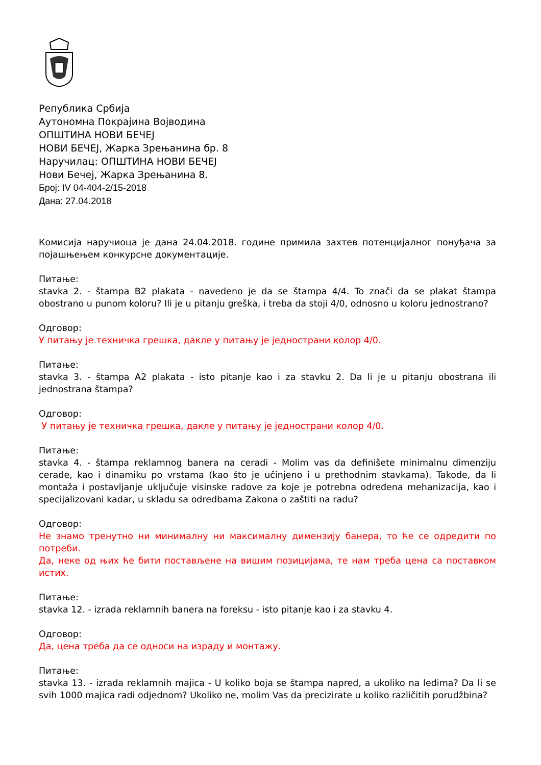Република Србија
Аутономна Покрајина Војводина
ОПШТИНА НОВИ БЕЧЕЈ
НОВИ БЕЧЕЈ, Жарка Зрењанина бр. 8
Наручилац: ОПШТИНА НОВИ БЕЧЕЈ
Нови Бечеј, Жарка Зрењанина 8.
Број: IV 04-404-2/15-2018
Дана: 27.04.2018
Комисија наручиоца је дана 24.04.2018. године примила захтев потенцијалног понуђача за појашњењем конкурсне документације.
Питање:
stavka 2. - štampa B2 plakata - navedeno je da se štampa 4/4. To znači da se plakat štampa obostrano u punom koloru? Ili je u pitanju greška, i treba da stoji 4/0, odnosno u koloru jednostrano?
Одговор:
У питању је техничка грешка, дакле у питању је једнострани колор 4/0.
Питање:
stavka 3. - štampa A2 plakata - isto pitanje kao i za stavku 2. Da li je u pitanju obostrana ili jednostrana štampa?
Одговор:
У питању је техничка грешка, дакле у питању је једнострани колор 4/0.
Питање:
stavka 4. - štampa reklamnog banera na ceradi - Molim vas da definišete minimalnu dimenziju cerade, kao i dinamiku po vrstama (kao što je učinjeno i u prethodnim stavkama). Takođe, da li montaža i postavljanje uključuje visinske radove za koje je potrebna određena mehanizacija, kao i specijalizovani kadar, u skladu sa odredbama Zakona o zaštiti na radu?
Одговор:
Не знамо тренутно ни минималну ни максималну димензију банера, то ће се одредити по потреби.
Да, неке од њих ће бити постављене на вишим позицијама, те нам треба цена са поставком истих.
Питање:
stavka 12. - izrada reklamnih banera na foreksu - isto pitanje kao i za stavku 4.
Одговор:
Да, цена треба да се односи на израду и монтажу.
Питање:
stavka 13. - izrada reklamnih majica - U koliko boja se štampa napred, a ukoliko na leđima? Da li se svih 1000 majica radi odjednom? Ukoliko ne, molim Vas da precizirate u koliko različitih porudžbina?